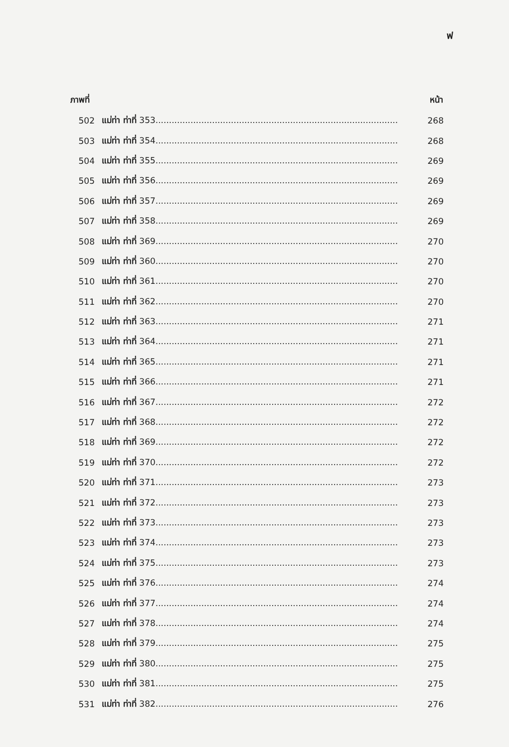ฟ
| ภาพที่ | | หน้า |
| --- | --- | --- |
| 502 | แม่ท่า ท่าที่ 353.......................................................................................... | 268 |
| 503 | แม่ท่า ท่าที่ 354.......................................................................................... | 268 |
| 504 | แม่ท่า ท่าที่ 355.......................................................................................... | 269 |
| 505 | แม่ท่า ท่าที่ 356.......................................................................................... | 269 |
| 506 | แม่ท่า ท่าที่ 357.......................................................................................... | 269 |
| 507 | แม่ท่า ท่าที่ 358.......................................................................................... | 269 |
| 508 | แม่ท่า ท่าที่ 369.......................................................................................... | 270 |
| 509 | แม่ท่า ท่าที่ 360.......................................................................................... | 270 |
| 510 | แม่ท่า ท่าที่ 361.......................................................................................... | 270 |
| 511 | แม่ท่า ท่าที่ 362.......................................................................................... | 270 |
| 512 | แม่ท่า ท่าที่ 363.......................................................................................... | 271 |
| 513 | แม่ท่า ท่าที่ 364.......................................................................................... | 271 |
| 514 | แม่ท่า ท่าที่ 365.......................................................................................... | 271 |
| 515 | แม่ท่า ท่าที่ 366.......................................................................................... | 271 |
| 516 | แม่ท่า ท่าที่ 367.......................................................................................... | 272 |
| 517 | แม่ท่า ท่าที่ 368.......................................................................................... | 272 |
| 518 | แม่ท่า ท่าที่ 369.......................................................................................... | 272 |
| 519 | แม่ท่า ท่าที่ 370.......................................................................................... | 272 |
| 520 | แม่ท่า ท่าที่ 371.......................................................................................... | 273 |
| 521 | แม่ท่า ท่าที่ 372.......................................................................................... | 273 |
| 522 | แม่ท่า ท่าที่ 373.......................................................................................... | 273 |
| 523 | แม่ท่า ท่าที่ 374.......................................................................................... | 273 |
| 524 | แม่ท่า ท่าที่ 375.......................................................................................... | 273 |
| 525 | แม่ท่า ท่าที่ 376.......................................................................................... | 274 |
| 526 | แม่ท่า ท่าที่ 377.......................................................................................... | 274 |
| 527 | แม่ท่า ท่าที่ 378.......................................................................................... | 274 |
| 528 | แม่ท่า ท่าที่ 379.......................................................................................... | 275 |
| 529 | แม่ท่า ท่าที่ 380.......................................................................................... | 275 |
| 530 | แม่ท่า ท่าที่ 381.......................................................................................... | 275 |
| 531 | แม่ท่า ท่าที่ 382.......................................................................................... | 276 |